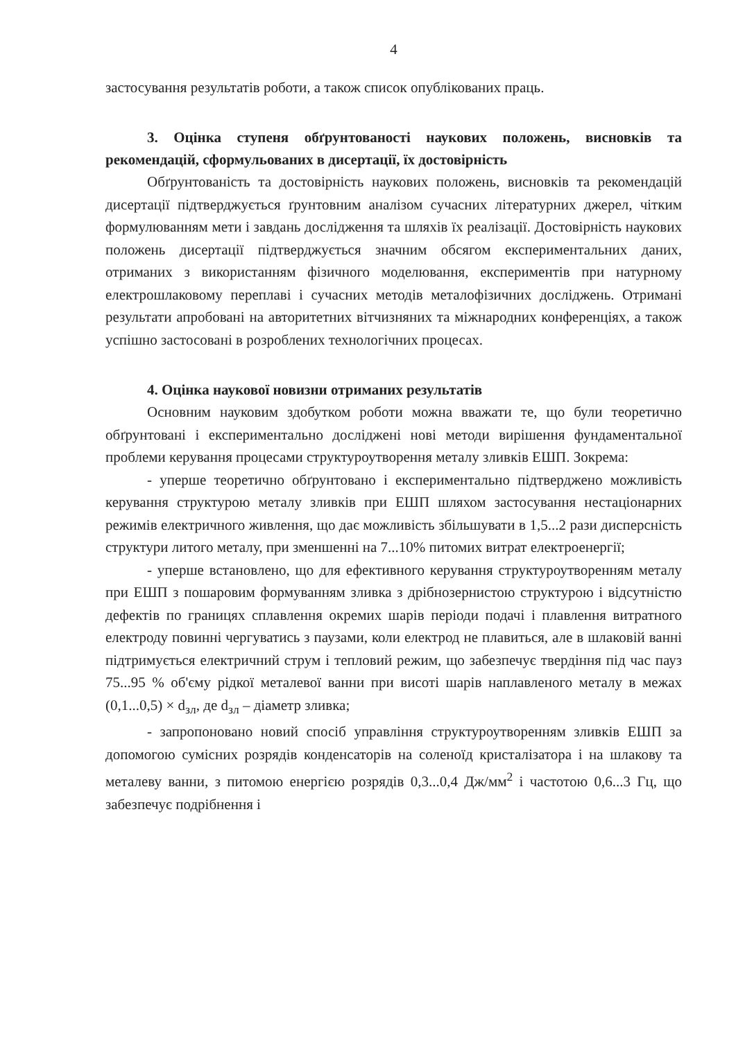4
застосування результатів роботи, а також список опублікованих праць.
3. Оцінка ступеня обґрунтованості наукових положень, висновків та рекомендацій, сформульованих в дисертації, їх достовірність
Обґрунтованість та достовірність наукових положень, висновків та рекомендацій дисертації підтверджується ґрунтовним аналізом сучасних літературних джерел, чітким формулюванням мети і завдань дослідження та шляхів їх реалізації. Достовірність наукових положень дисертації підтверджується значним обсягом експериментальних даних, отриманих з використанням фізичного моделювання, експериментів при натурному електрошлаковому переплаві і сучасних методів металофізичних досліджень. Отримані результати апробовані на авторитетних вітчизняних та міжнародних конференціях, а також успішно застосовані в розроблених технологічних процесах.
4. Оцінка наукової новизни отриманих результатів
Основним науковим здобутком роботи можна вважати те, що були теоретично обґрунтовані і експериментально досліджені нові методи вирішення фундаментальної проблеми керування процесами структуроутворення металу зливків ЕШП. Зокрема:
- уперше теоретично обґрунтовано і експериментально підтверджено можливість керування структурою металу зливків при ЕШП шляхом застосування нестаціонарних режимів електричного живлення, що дає можливість збільшувати в 1,5...2 рази дисперсність структури литого металу, при зменшенні на 7...10% питомих витрат електроенергії;
- уперше встановлено, що для ефективного керування структуроутворенням металу при ЕШП з пошаровим формуванням зливка з дрібнозернистою структурою і відсутністю дефектів по границях сплавлення окремих шарів періоди подачі і плавлення витратного електроду повинні чергуватись з паузами, коли електрод не плавиться, але в шлаковій ванні підтримується електричний струм і тепловий режим, що забезпечує твердіння під час пауз 75...95 % об'єму рідкої металевої ванни при висоті шарів наплавленого металу в межах (0,1...0,5) × d<sub>зл</sub>, де d<sub>зл</sub> – діаметр зливка;
- запропоновано новий спосіб управління структуроутворенням зливків ЕШП за допомогою сумісних розрядів конденсаторів на соленоїд кристалізатора і на шлакову та металеву ванни, з питомою енергією розрядів 0,3...0,4 Дж/мм<sup>2</sup> і частотою 0,6...3 Гц, що забезпечує подрібнення і